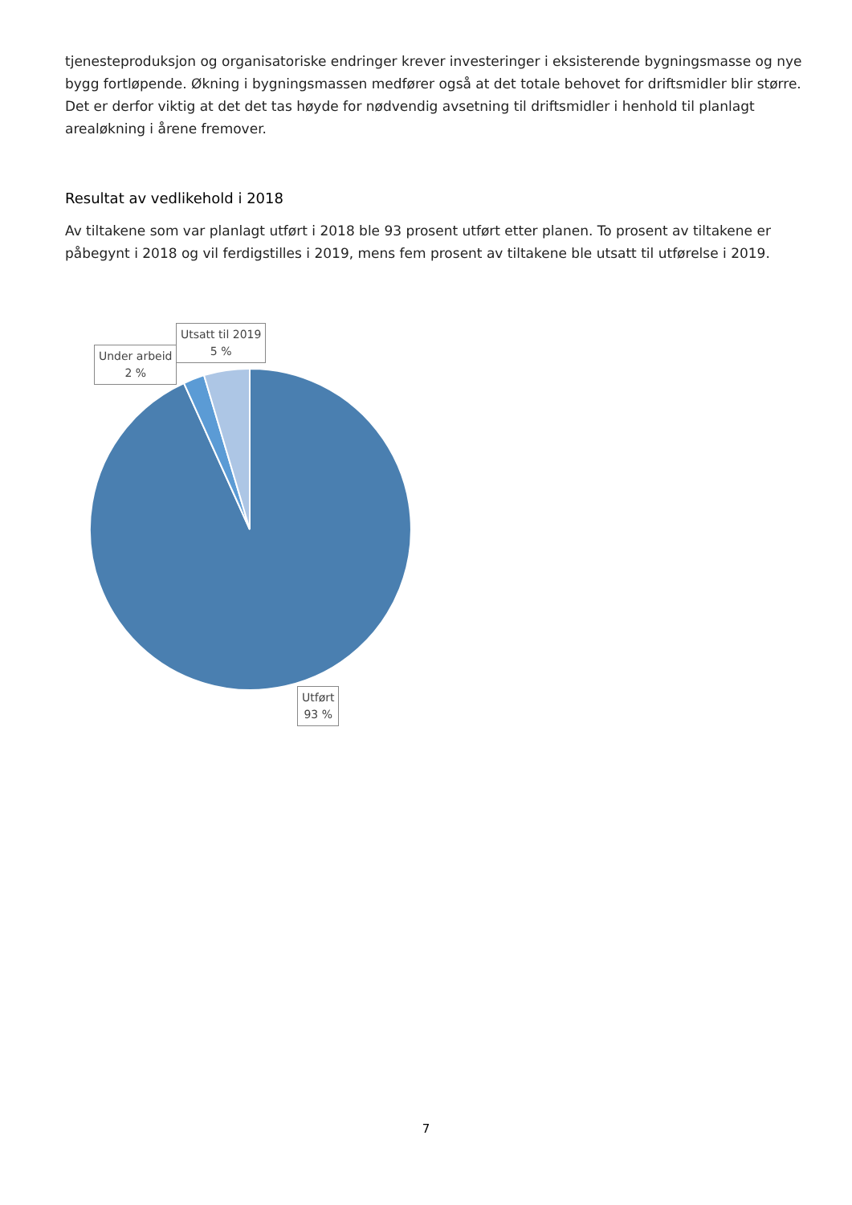tjenesteproduksjon og organisatoriske endringer krever investeringer i eksisterende bygningsmasse og nye bygg fortløpende. Økning i bygningsmassen medfører også at det totale behovet for driftsmidler blir større. Det er derfor viktig at det det tas høyde for nødvendig avsetning til driftsmidler i henhold til planlagt arealøkning i årene fremover.
Resultat av vedlikehold i 2018
Av tiltakene som var planlagt utført i 2018 ble 93 prosent utført etter planen. To prosent av tiltakene er påbegynt i 2018 og vil ferdigstilles i 2019, mens fem prosent av tiltakene ble utsatt til utførelse i 2019.
Under arbeid
2 %
Utsatt til 2019
5 %
Utført
93 %
7